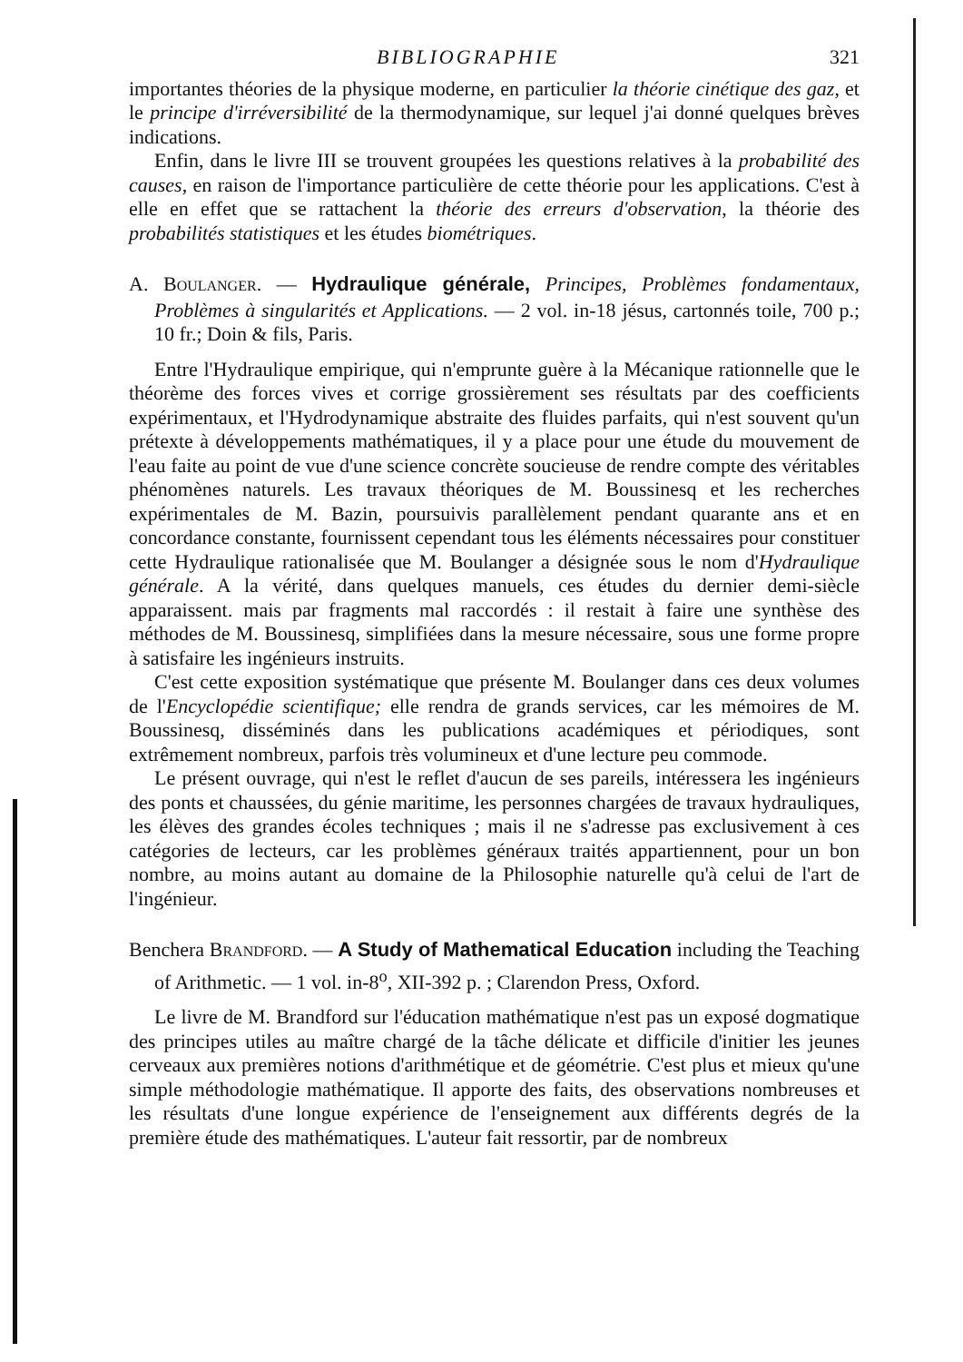BIBLIOGRAPHIE 321
importantes théories de la physique moderne, en particulier la théorie cinétique des gaz, et le principe d'irréversibilité de la thermodynamique, sur lequel j'ai donné quelques brèves indications.
Enfin, dans le livre III se trouvent groupées les questions relatives à la probabilité des causes, en raison de l'importance particulière de cette théorie pour les applications. C'est à elle en effet que se rattachent la théorie des erreurs d'observation, la théorie des probabilités statistiques et les études biométriques.
A. BOULANGER. — Hydraulique générale, Principes, Problèmes fondamentaux, Problèmes à singularités et Applications. — 2 vol. in-18 jésus, cartonnés toile, 700 p.; 10 fr.; Doin & fils, Paris.
Entre l'Hydraulique empirique, qui n'emprunte guère à la Mécanique rationnelle que le théorème des forces vives et corrige grossièrement ses résultats par des coefficients expérimentaux, et l'Hydrodynamique abstraite des fluides parfaits, qui n'est souvent qu'un prétexte à développements mathématiques, il y a place pour une étude du mouvement de l'eau faite au point de vue d'une science concrète soucieuse de rendre compte des véritables phénomènes naturels. Les travaux théoriques de M. Boussinesq et les recherches expérimentales de M. Bazin, poursuivis parallèlement pendant quarante ans et en concordance constante, fournissent cependant tous les éléments nécessaires pour constituer cette Hydraulique rationalisée que M. Boulanger a désignée sous le nom d'Hydraulique générale. A la vérité, dans quelques manuels, ces études du dernier demi-siècle apparaissent. mais par fragments mal raccordés : il restait à faire une synthèse des méthodes de M. Boussinesq, simplifiées dans la mesure nécessaire, sous une forme propre à satisfaire les ingénieurs instruits.
C'est cette exposition systématique que présente M. Boulanger dans ces deux volumes de l'Encyclopédie scientifique; elle rendra de grands services, car les mémoires de M. Boussinesq, disséminés dans les publications académiques et périodiques, sont extrêmement nombreux, parfois très volumineux et d'une lecture peu commode.
Le présent ouvrage, qui n'est le reflet d'aucun de ses pareils, intéressera les ingénieurs des ponts et chaussées, du génie maritime, les personnes chargées de travaux hydrauliques, les élèves des grandes écoles techniques ; mais il ne s'adresse pas exclusivement à ces catégories de lecteurs, car les problèmes généraux traités appartiennent, pour un bon nombre, au moins autant au domaine de la Philosophie naturelle qu'à celui de l'art de l'ingénieur.
Benchera BRANDFORD. — A Study of Mathematical Education including the Teaching of Arithmetic. — 1 vol. in-8<sup>o</sup>, XII-392 p. ; Clarendon Press, Oxford.
Le livre de M. Brandford sur l'éducation mathématique n'est pas un exposé dogmatique des principes utiles au maître chargé de la tâche délicate et difficile d'initier les jeunes cerveaux aux premières notions d'arithmétique et de géométrie. C'est plus et mieux qu'une simple méthodologie mathématique. Il apporte des faits, des observations nombreuses et les résultats d'une longue expérience de l'enseignement aux différents degrés de la première étude des mathématiques. L'auteur fait ressortir, par de nombreux